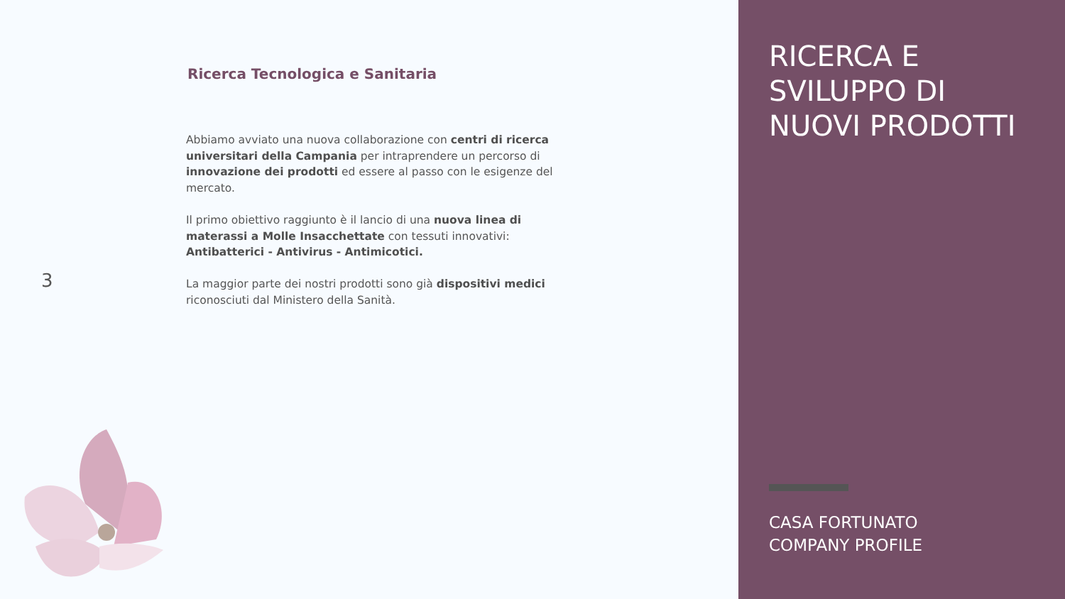3
Ricerca Tecnologica e Sanitaria
Abbiamo avviato una nuova collaborazione con centri di ricerca universitari della Campania per intraprendere un percorso di innovazione dei prodotti ed essere al passo con le esigenze del mercato.
Il primo obiettivo raggiunto è il lancio di una nuova linea di materassi a Molle Insacchettate con tessuti innovativi: Antibatterici - Antivirus - Antimicotici.
La maggior parte dei nostri prodotti sono già dispositivi medici riconosciuti dal Ministero della Sanità.
RICERCA E
SVILUPPO DI
NUOVI PRODOTTI
CASA FORTUNATO
COMPANY PROFILE